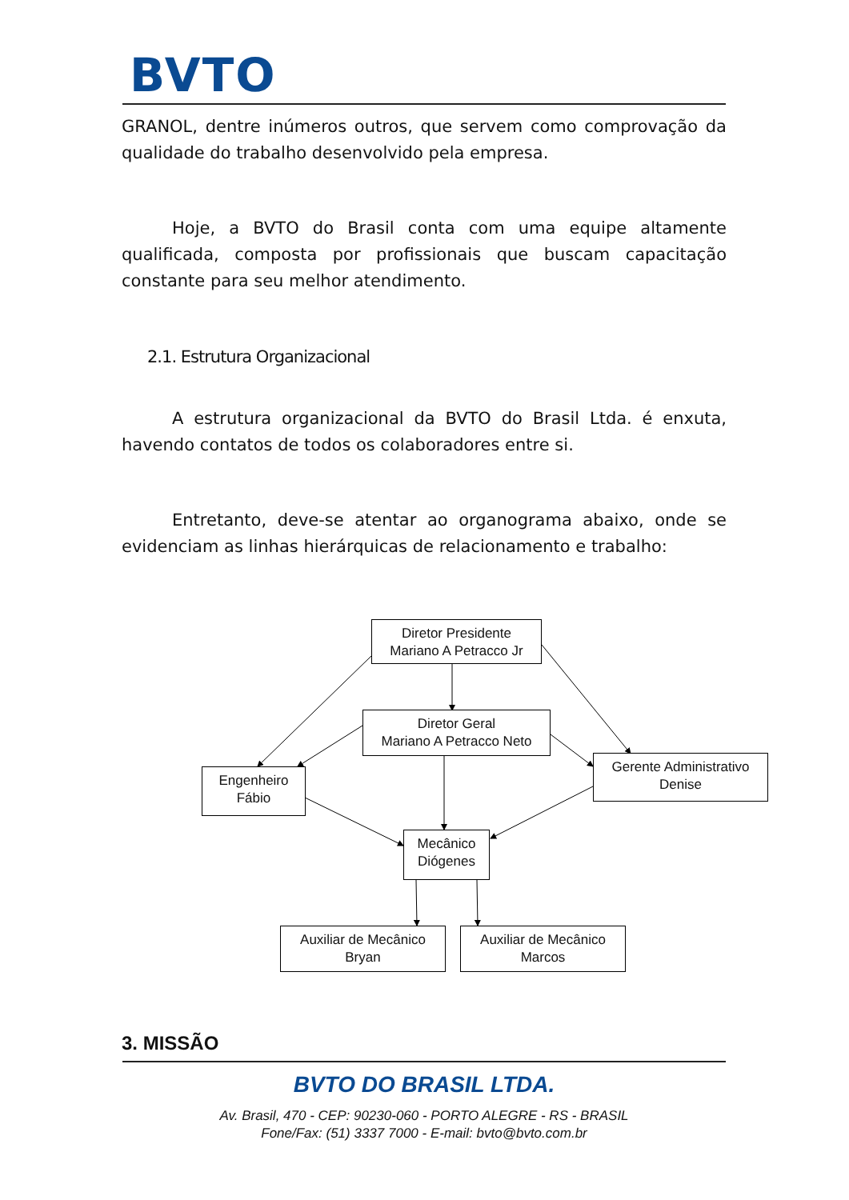BVTO
GRANOL, dentre inúmeros outros, que servem como comprovação da qualidade do trabalho desenvolvido pela empresa.
Hoje, a BVTO do Brasil conta com uma equipe altamente qualificada, composta por profissionais que buscam capacitação constante para seu melhor atendimento.
2.1. Estrutura Organizacional
A estrutura organizacional da BVTO do Brasil Ltda. é enxuta, havendo contatos de todos os colaboradores entre si.
Entretanto, deve-se atentar ao organograma abaixo, onde se evidenciam as linhas hierárquicas de relacionamento e trabalho:
Diretor Presidente
Mariano A Petracco Jr
Diretor Geral
Mariano A Petracco Neto
Engenheiro
Fábio
Gerente Administrativo
Denise
Mecânico
Diógenes
Auxiliar de Mecânico
Bryan
Auxiliar de Mecânico
Marcos
3. MISSÃO
BVTO DO BRASIL LTDA.
Av. Brasil, 470 - CEP: 90230-060 - PORTO ALEGRE - RS - BRASIL
Fone/Fax: (51) 3337 7000 - E-mail: bvto@bvto.com.br